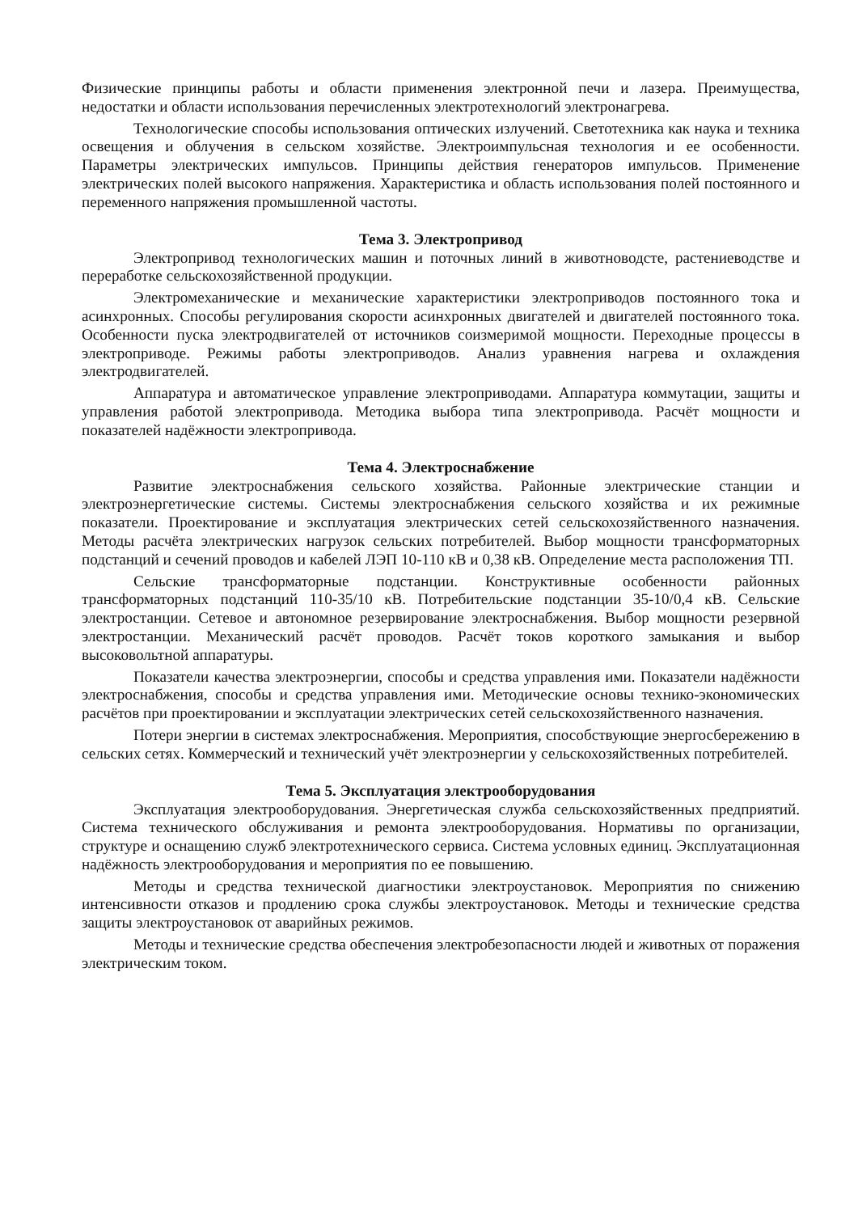Физические принципы работы и области применения электронной печи и лазера. Преимущества, недостатки и области использования перечисленных электротехнологий электронагрева.
Технологические способы использования оптических излучений. Светотехника как наука и техника освещения и облучения в сельском хозяйстве. Электроимпульсная технология и ее особенности. Параметры электрических импульсов. Принципы действия генераторов импульсов. Применение электрических полей высокого напряжения. Характеристика и область использования полей постоянного и переменного напряжения промышленной частоты.
Тема 3. Электропривод
Электропривод технологических машин и поточных линий в животноводсте, растениеводстве и переработке сельскохозяйственной продукции.
Электромеханические и механические характеристики электроприводов постоянного тока и асинхронных. Способы регулирования скорости асинхронных двигателей и двигателей постоянного тока. Особенности пуска электродвигателей от источников соизмеримой мощности. Переходные процессы в электроприводе. Режимы работы электроприводов. Анализ уравнения нагрева и охлаждения электродвигателей.
Аппаратура и автоматическое управление электроприводами. Аппаратура коммутации, защиты и управления работой электропривода. Методика выбора типа электропривода. Расчёт мощности и показателей надёжности электропривода.
Тема 4. Электроснабжение
Развитие электроснабжения сельского хозяйства. Районные электрические станции и электроэнергетические системы. Системы электроснабжения сельского хозяйства и их режимные показатели. Проектирование и эксплуатация электрических сетей сельскохозяйственного назначения. Методы расчёта электрических нагрузок сельских потребителей. Выбор мощности трансформаторных подстанций и сечений проводов и кабелей ЛЭП 10-110 кВ и 0,38 кВ. Определение места расположения ТП.
Сельские трансформаторные подстанции. Конструктивные особенности районных трансформаторных подстанций 110-35/10 кВ. Потребительские подстанции 35-10/0,4 кВ. Сельские электростанции. Сетевое и автономное резервирование электроснабжения. Выбор мощности резервной электростанции. Механический расчёт проводов. Расчёт токов короткого замыкания и выбор высоковольтной аппаратуры.
Показатели качества электроэнергии, способы и средства управления ими. Показатели надёжности электроснабжения, способы и средства управления ими. Методические основы технико-экономических расчётов при проектировании и эксплуатации электрических сетей сельскохозяйственного назначения.
Потери энергии в системах электроснабжения. Мероприятия, способствующие энергосбережению в сельских сетях. Коммерческий и технический учёт электроэнергии у сельскохозяйственных потребителей.
Тема 5. Эксплуатация электрооборудования
Эксплуатация электрооборудования. Энергетическая служба сельскохозяйственных предприятий. Система технического обслуживания и ремонта электрооборудования. Нормативы по организации, структуре и оснащению служб электротехнического сервиса. Система условных единиц. Эксплуатационная надёжность электрооборудования и мероприятия по ее повышению.
Методы и средства технической диагностики электроустановок. Мероприятия по снижению интенсивности отказов и продлению срока службы электроустановок. Методы и технические средства защиты электроустановок от аварийных режимов.
Методы и технические средства обеспечения электробезопасности людей и животных от поражения электрическим током.